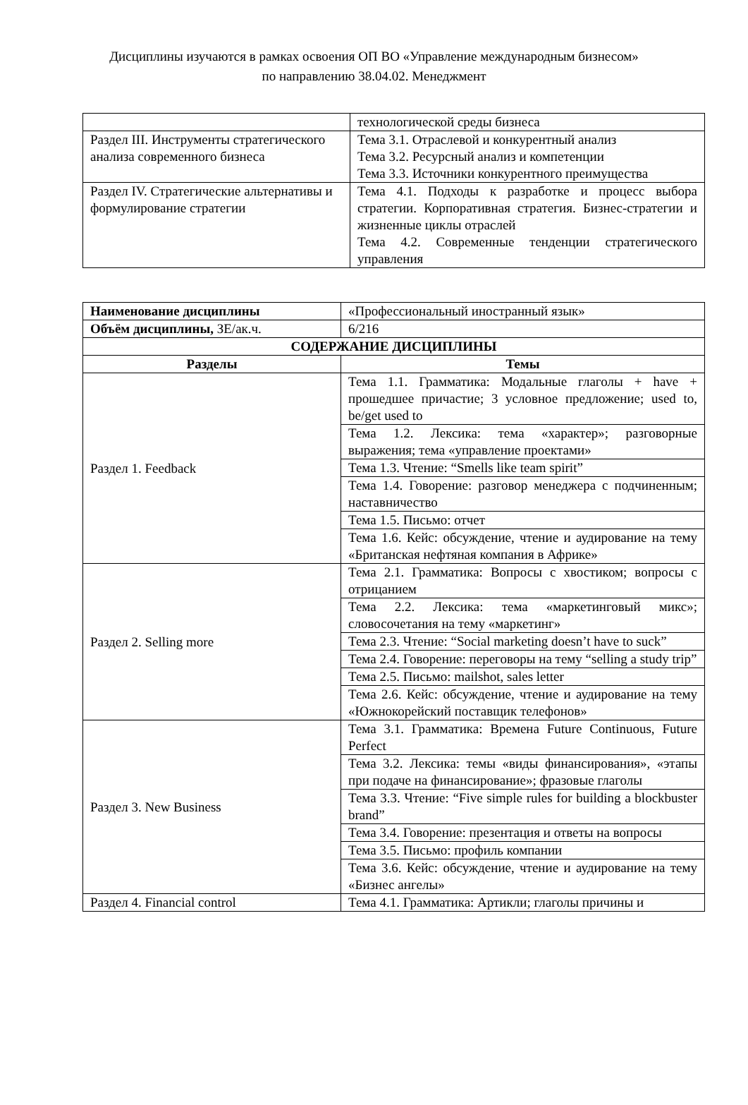Дисциплины изучаются в рамках освоения ОП ВО «Управление международным бизнесом»
по направлению 38.04.02. Менеджмент
| | технологической среды бизнеса |
| Раздел III. Инструменты стратегического анализа современного бизнеса | Тема 3.1. Отраслевой и конкурентный анализ Тема 3.2. Ресурсный анализ и компетенции Тема 3.3. Источники конкурентного преимущества |
| Раздел IV. Стратегические альтернативы и формулирование стратегии | Тема 4.1. Подходы к разработке и процесс выбора стратегии. Корпоративная стратегия. Бизнес-стратегии и жизненные циклы отраслей Тема 4.2. Современные тенденции стратегического управления |
| Наименование дисциплины | | «Профессиональный иностранный язык» |
| Объём дисциплины, ЗЕ/ак.ч. | | 6/216 |
| СОДЕРЖАНИЕ ДИСЦИПЛИНЫ | | |
| Разделы | Темы | |
| Раздел 1. Feedback | Тема 1.1. Грамматика: Модальные глаголы + have + прошедшее причастие; 3 условное предложение; used to, be/get used to | |
| | Тема 1.2. Лексика: тема «характер»; разговорные выражения; тема «управление проектами» | |
| | Тема 1.3. Чтение: “Smells like team spirit” | |
| | Тема 1.4. Говорение: разговор менеджера с подчиненным; наставничество | |
| | Тема 1.5. Письмо: отчет | |
| | Тема 1.6. Кейс: обсуждение, чтение и аудирование на тему «Британская нефтяная компания в Африке» | |
| Раздел 2. Selling more | Тема 2.1. Грамматика: Вопросы с хвостиком; вопросы с отрицанием | |
| | Тема 2.2. Лексика: тема «маркетинговый микс»; словосочетания на тему «маркетинг» | |
| | Тема 2.3. Чтение: “Social marketing doesn’t have to suck” | |
| | Тема 2.4. Говорение: переговоры на тему “selling a study trip” | |
| | Тема 2.5. Письмо: mailshot, sales letter | |
| | Тема 2.6. Кейс: обсуждение, чтение и аудирование на тему «Южнокорейский поставщик телефонов» | |
| Раздел 3. New Business | Тема 3.1. Грамматика: Времена Future Continuous, Future Perfect | |
| | Тема 3.2. Лексика: темы «виды финансирования», «этапы при подаче на финансирование»; фразовые глаголы | |
| | Тема 3.3. Чтение: “Five simple rules for building a blockbuster brand” | |
| | Тема 3.4. Говорение: презентация и ответы на вопросы | |
| | Тема 3.5. Письмо: профиль компании | |
| | Тема 3.6. Кейс: обсуждение, чтение и аудирование на тему «Бизнес ангелы» | |
| Раздел 4. Financial control | Тема 4.1. Грамматика: Артикли; глаголы причины и | |